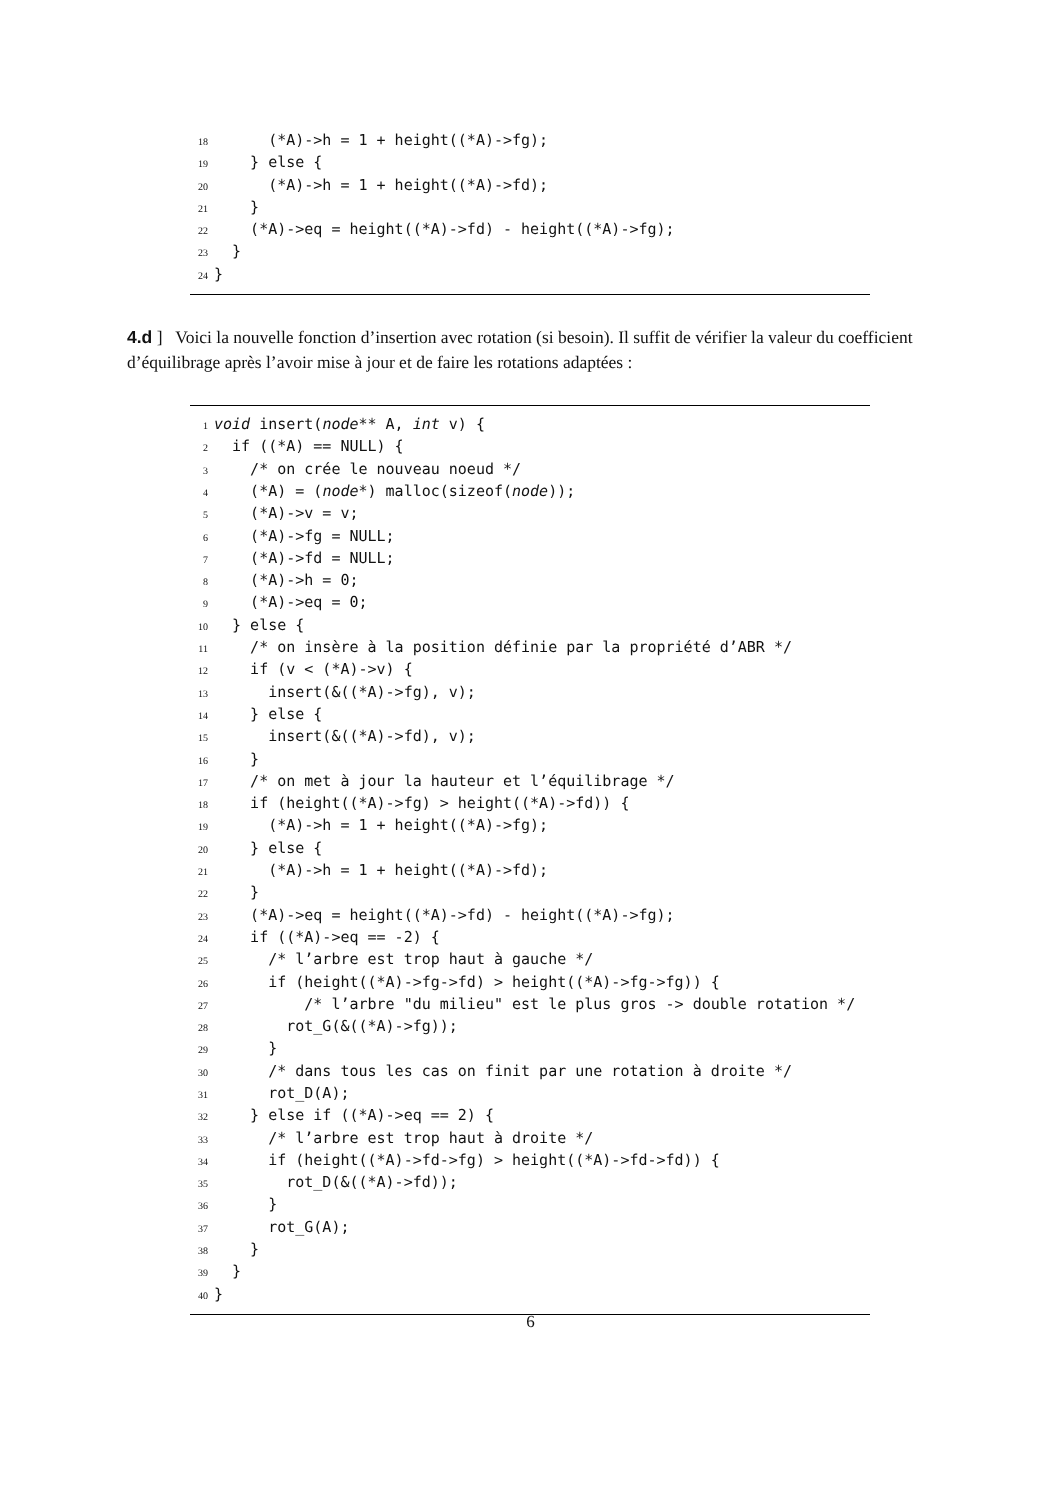18 (*A)->h = 1 + height((*A)->fg);
19 } else {
20 (*A)->h = 1 + height((*A)->fd);
21 }
22 (*A)->eq = height((*A)->fd) - height((*A)->fg);
23 }
24 }
4.d ] Voici la nouvelle fonction d’insertion avec rotation (si besoin). Il suffit de vérifier la valeur du coefficient d’équilibrage après l’avoir mise à jour et de faire les rotations adaptées :
1 void insert(node** A, int v) {
2 if ((*A) == NULL) {
3 /* on crée le nouveau noeud */
4 (*A) = (node*) malloc(sizeof(node));
5 (*A)->v = v;
6 (*A)->fg = NULL;
7 (*A)->fd = NULL;
8 (*A)->h = 0;
9 (*A)->eq = 0;
10 } else {
11 /* on insère à la position définie par la propriété d’ABR */
12 if (v < (*A)->v) {
13 insert(&((*A)->fg), v);
14 } else {
15 insert(&((*A)->fd), v);
16 }
17 /* on met à jour la hauteur et l’équilibrage */
18 if (height((*A)->fg) > height((*A)->fd)) {
19 (*A)->h = 1 + height((*A)->fg);
20 } else {
21 (*A)->h = 1 + height((*A)->fd);
22 }
23 (*A)->eq = height((*A)->fd) - height((*A)->fg);
24 if ((*A)->eq == -2) {
25 /* l’arbre est trop haut à gauche */
26 if (height((*A)->fg->fd) > height((*A)->fg->fg)) {
27 /* l’arbre "du milieu" est le plus gros -> double rotation */
28 rot_G(&((*A)->fg));
29 }
30 /* dans tous les cas on finit par une rotation à droite */
31 rot_D(A);
32 } else if ((*A)->eq == 2) {
33 /* l’arbre est trop haut à droite */
34 if (height((*A)->fd->fg) > height((*A)->fd->fd)) {
35 rot_D(&((*A)->fd));
36 }
37 rot_G(A);
38 }
39 }
40 }
6